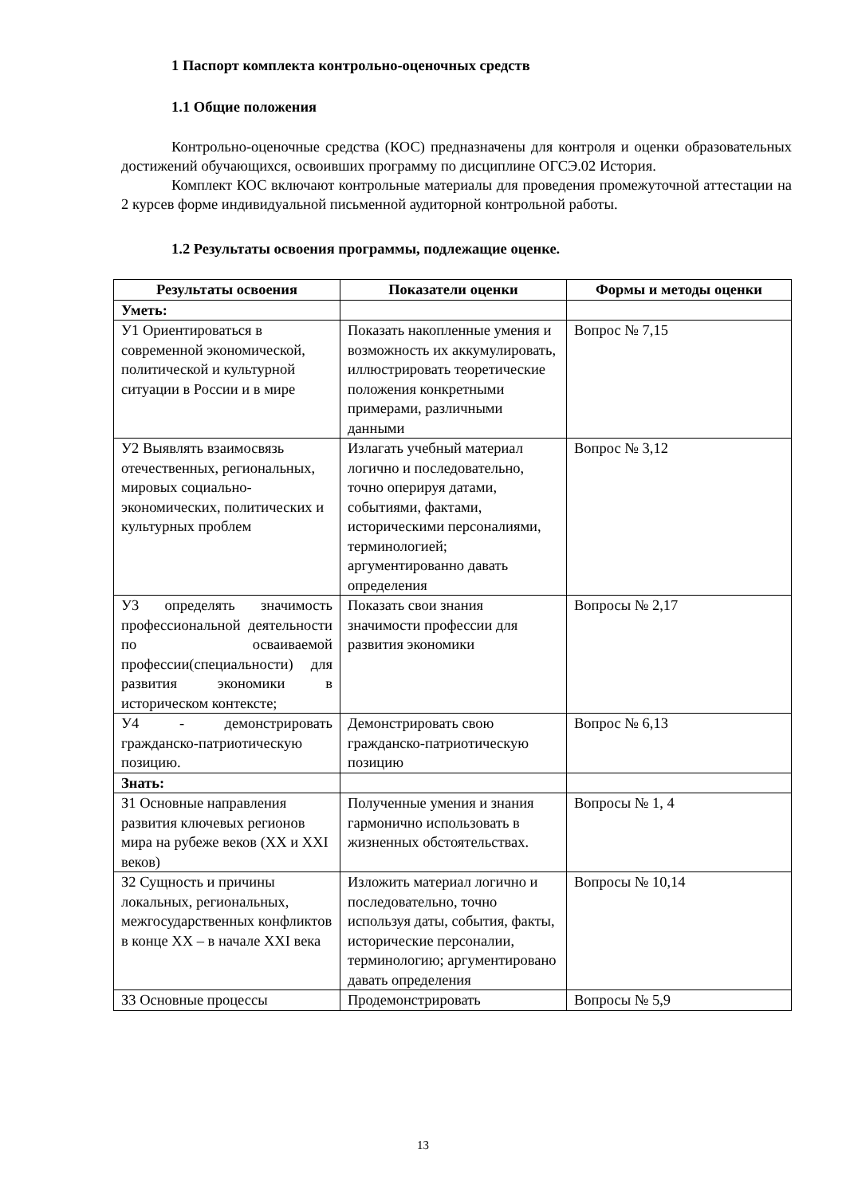1 Паспорт комплекта контрольно-оценочных средств
1.1 Общие положения
Контрольно-оценочные средства (КОС) предназначены для контроля и оценки образовательных достижений обучающихся, освоивших программу по дисциплине ОГСЭ.02 История.
Комплект КОС включают контрольные материалы для проведения промежуточной аттестации на 2 курсев форме индивидуальной письменной аудиторной контрольной работы.
1.2 Результаты освоения программы, подлежащие оценке.
| Результаты освоения | Показатели оценки | Формы и методы оценки |
| --- | --- | --- |
| Уметь: | | |
| У1 Ориентироваться в современной экономической, политической и культурной ситуации в России и в мире | Показать накопленные умения и возможность их аккумулировать, иллюстрировать теоретические положения конкретными примерами, различными данными | Вопрос № 7,15 |
| У2 Выявлять взаимосвязь отечественных, региональных, мировых социально-экономических, политических и культурных проблем | Излагать учебный материал логично и последовательно, точно оперируя датами, событиями, фактами, историческими персоналиями, терминологией; аргументированно давать определения | Вопрос № 3,12 |
| У3 определять значимость профессиональной деятельности по осваиваемой профессии(специальности) для развития экономики в историческом контексте; | Показать свои знания значимости профессии для развития экономики | Вопросы № 2,17 |
| У4 - демонстрировать гражданско-патриотическую позицию. | Демонстрировать свою гражданско-патриотическую позицию | Вопрос № 6,13 |
| Знать: | | |
| З1 Основные направления развития ключевых регионов мира на рубеже веков (XX и XXI веков) | Полученные умения и знания гармонично использовать в жизненных обстоятельствах. | Вопросы № 1, 4 |
| З2 Сущность и причины локальных, региональных, межгосударственных конфликтов в конце XX – в начале XXI века | Изложить материал логично и последовательно, точно используя даты, события, факты, исторические персоналии, терминологию; аргументировано давать определения | Вопросы № 10,14 |
| З3 Основные процессы | Продемонстрировать | Вопросы № 5,9 |
13